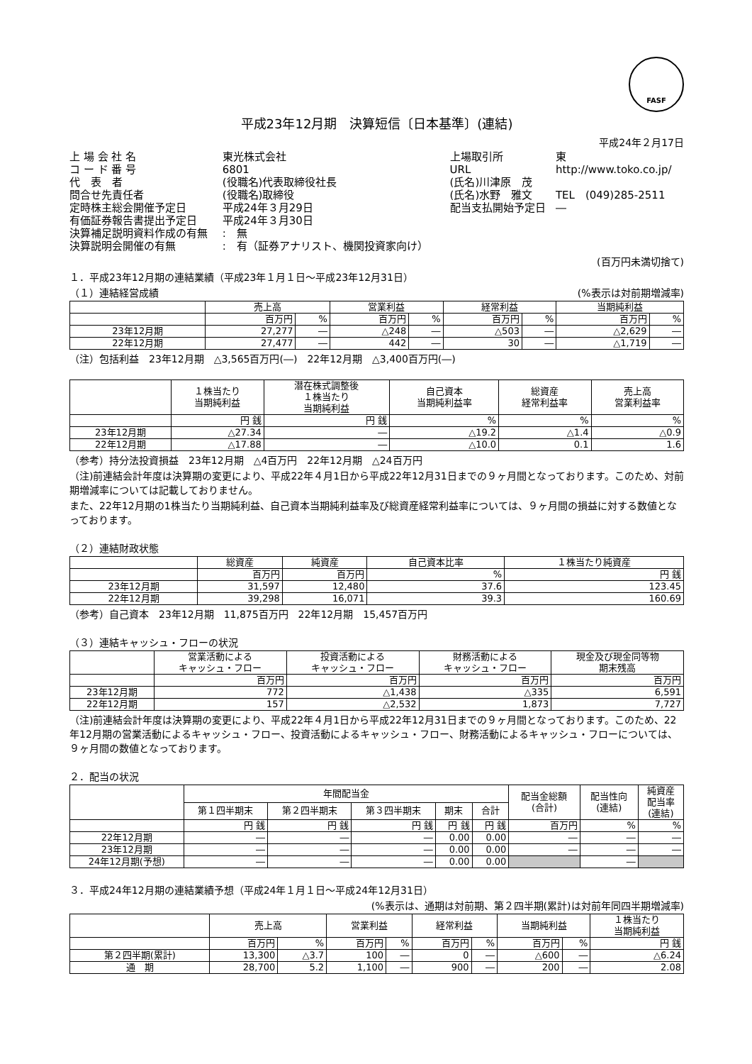FASF
平成23年12月期　決算短信〔日本基準〕(連結)
平成24年２月17日
| 上 場 会 社 名 | 東光株式会社 | 上場取引所 | 東 |
| コ ー ド 番 号 | 6801 | URL | http://www.toko.co.jp/ |
| 代 表 者 | (役職名)代表取締役社長 | (氏名)川津原 茂 | |
| 問合せ先責任者 | (役職名)取締役 | (氏名)水野 雅文 | TEL (049)285-2511 |
| 定時株主総会開催予定日 | 平成24年３月29日 | 配当支払開始予定日 | ― |
| 有価証券報告書提出予定日 | 平成24年３月30日 | | |
| 決算補足説明資料作成の有無 | : 無 | | |
| 決算説明会開催の有無 | : 有（証券アナリスト、機関投資家向け） | | |
(百万円未満切捨て)
１．平成23年12月期の連結業績（平成23年１月１日～平成23年12月31日）
（１）連結経営成績 (%表示は対前期増減率)
| | 売上高 | | 営業利益 | | 経常利益 | | 当期純利益 | |
| --- | --- | --- | --- | --- | --- | --- | --- | --- |
| | 百万円 | % | 百万円 | % | 百万円 | % | 百万円 | % |
| 23年12月期 | 27,277 | ― | △248 | ― | △503 | ― | △2,629 | ― |
| 22年12月期 | 27,477 | ― | 442 | ― | 30 | ― | △1,719 | ― |
（注）包括利益　23年12月期　△3,565百万円(―)　22年12月期　△3,400百万円(―)
| | １株当たり 当期純利益 | 潜在株式調整後 １株当たり 当期純利益 | 自己資本 当期純利益率 | 総資産 経常利益率 | 売上高 営業利益率 |
| --- | --- | --- | --- | --- | --- |
| | 円 銭 | 円 銭 | % | % | % |
| 23年12月期 | △27.34 | ― | △19.2 | △1.4 | △0.9 |
| 22年12月期 | △17.88 | ― | △10.0 | 0.1 | 1.6 |
（参考）持分法投資損益　23年12月期　△4百万円　22年12月期　△24百万円
（注)前連結会計年度は決算期の変更により、平成22年４月1日から平成22年12月31日までの９ヶ月間となっております。このため、対前期増減率については記載しておりません。
また、22年12月期の1株当たり当期純利益、自己資本当期純利益率及び総資産経常利益率については、９ヶ月間の損益に対する数値となっております。
（２）連結財政状態
| | 総資産 | 純資産 | 自己資本比率 | １株当たり純資産 |
| --- | --- | --- | --- | --- |
| | 百万円 | 百万円 | % | 円 銭 |
| 23年12月期 | 31,597 | 12,480 | 37.6 | 123.45 |
| 22年12月期 | 39,298 | 16,071 | 39.3 | 160.69 |
（参考）自己資本　23年12月期　11,875百万円　22年12月期　15,457百万円
（３）連結キャッシュ・フローの状況
| | 営業活動による キャッシュ・フロー | 投資活動による キャッシュ・フロー | 財務活動による キャッシュ・フロー | 現金及び現金同等物 期末残高 |
| --- | --- | --- | --- | --- |
| | 百万円 | 百万円 | 百万円 | 百万円 |
| 23年12月期 | 772 | △1,438 | △335 | 6,591 |
| 22年12月期 | 157 | △2,532 | 1,873 | 7,727 |
（注)前連結会計年度は決算期の変更により、平成22年４月1日から平成22年12月31日までの９ヶ月間となっております。このため、22年12月期の営業活動によるキャッシュ・フロー、投資活動によるキャッシュ・フロー、財務活動によるキャッシュ・フローについては、９ヶ月間の数値となっております。
２．配当の状況
| | 年間配当金 | | | | | 配当金総額 (合計) | 配当性向 (連結) | 純資産 配当率 (連結) |
| --- | --- | --- | --- | --- | --- | --- | --- | --- |
| | 第１四半期末 | 第２四半期末 | 第３四半期末 | 期末 | 合計 | | | |
| | 円 銭 | 円 銭 | 円 銭 | 円 銭 | 円 銭 | 百万円 | % | % |
| 22年12月期 | ― | ― | ― | 0.00 | 0.00 | ― | ― | ― |
| 23年12月期 | ― | ― | ― | 0.00 | 0.00 | ― | ― | ― |
| 24年12月期(予想) | ― | ― | ― | 0.00 | 0.00 | | ― | |
３．平成24年12月期の連結業績予想（平成24年１月１日～平成24年12月31日）
(%表示は、通期は対前期、第２四半期(累計)は対前年同四半期増減率)
| | 売上高 | | 営業利益 | | 経常利益 | | 当期純利益 | | １株当たり 当期純利益 |
| --- | --- | --- | --- | --- | --- | --- | --- | --- | --- |
| | 百万円 | % | 百万円 | % | 百万円 | % | 百万円 | % | 円 銭 |
| 第２四半期(累計) | 13,300 | △3.7 | 100 | ― | 0 | ― | △600 | ― | △6.24 |
| 通 期 | 28,700 | 5.2 | 1,100 | ― | 900 | ― | 200 | ― | 2.08 |